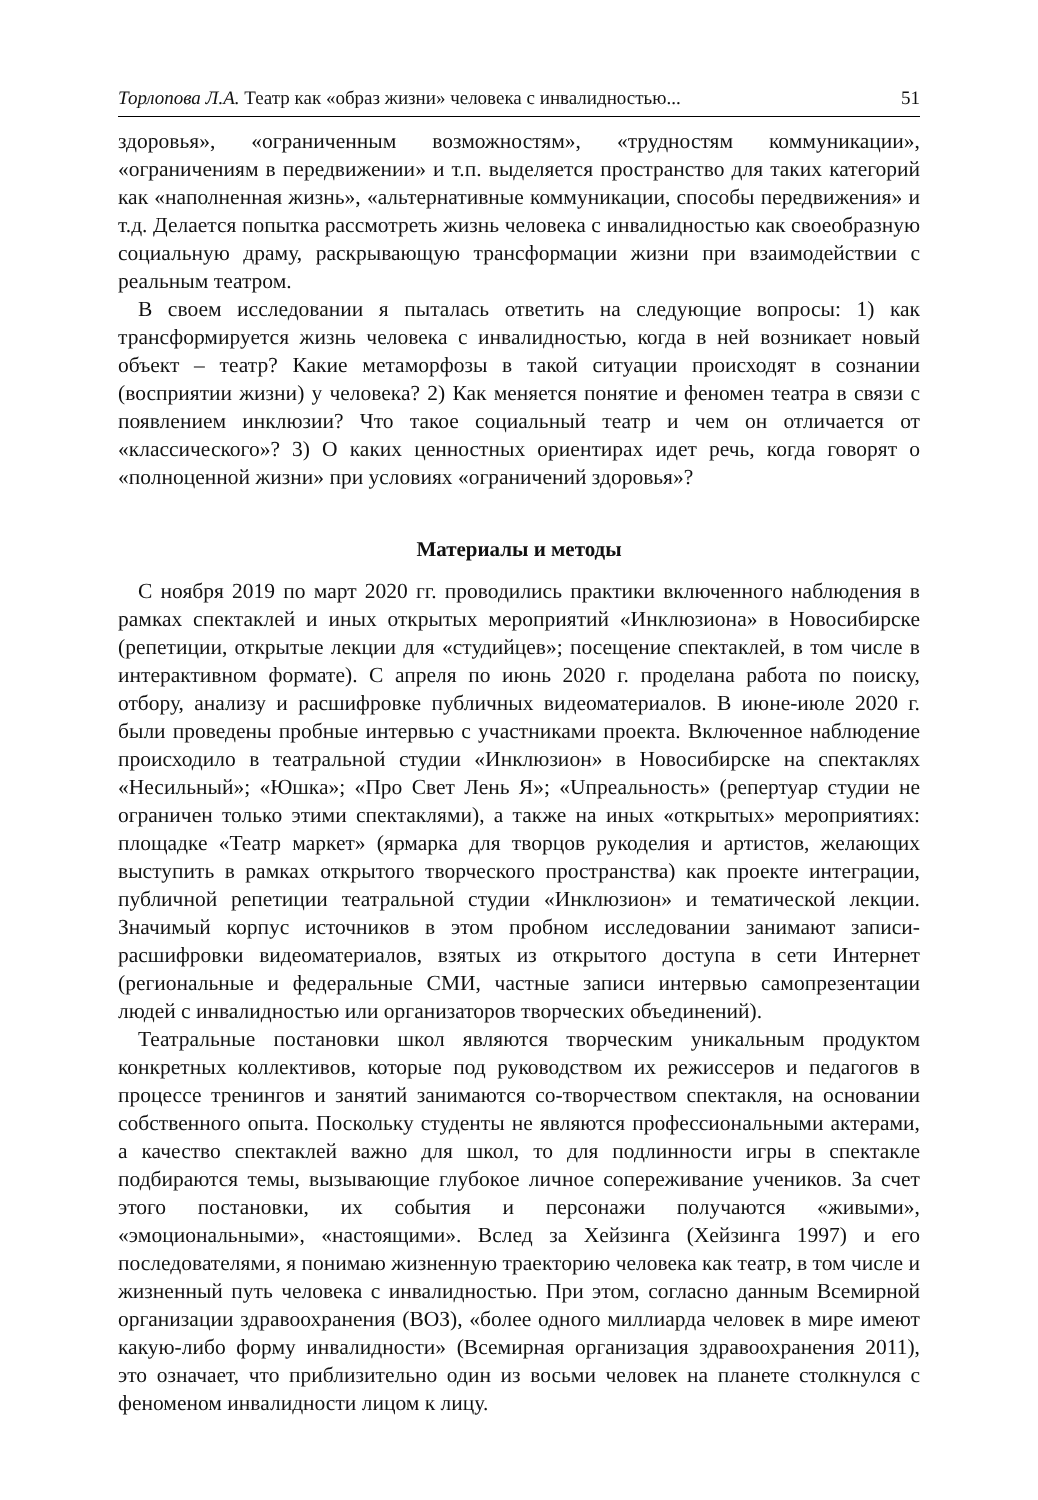Торлопова Л.А. Театр как «образ жизни» человека с инвалидностью... 51
здоровья», «ограниченным возможностям», «трудностям коммуникации», «ограничениям в передвижении» и т.п. выделяется пространство для таких категорий как «наполненная жизнь», «альтернативные коммуникации, способы передвижения» и т.д. Делается попытка рассмотреть жизнь человека с инвалидностью как своеобразную социальную драму, раскрывающую трансформации жизни при взаимодействии с реальным театром.
В своем исследовании я пыталась ответить на следующие вопросы: 1) как трансформируется жизнь человека с инвалидностью, когда в ней возникает новый объект – театр? Какие метаморфозы в такой ситуации происходят в сознании (восприятии жизни) у человека? 2) Как меняется понятие и феномен театра в связи с появлением инклюзии? Что такое социальный театр и чем он отличается от «классического»? 3) О каких ценностных ориентирах идет речь, когда говорят о «полноценной жизни» при условиях «ограничений здоровья»?
Материалы и методы
С ноября 2019 по март 2020 гг. проводились практики включенного наблюдения в рамках спектаклей и иных открытых мероприятий «Инклюзиона» в Новосибирске (репетиции, открытые лекции для «студийцев»; посещение спектаклей, в том числе в интерактивном формате). С апреля по июнь 2020 г. проделана работа по поиску, отбору, анализу и расшифровке публичных видеоматериалов. В июне-июле 2020 г. были проведены пробные интервью с участниками проекта. Включенное наблюдение происходило в театральной студии «Инклюзион» в Новосибирске на спектаклях «Несильный»; «Юшка»; «Про Свет Лень Я»; «Uпреальность» (репертуар студии не ограничен только этими спектаклями), а также на иных «открытых» мероприятиях: площадке «Театр маркет» (ярмарка для творцов рукоделия и артистов, желающих выступить в рамках открытого творческого пространства) как проекте интеграции, публичной репетиции театральной студии «Инклюзион» и тематической лекции. Значимый корпус источников в этом пробном исследовании занимают записи-расшифровки видеоматериалов, взятых из открытого доступа в сети Интернет (региональные и федеральные СМИ, частные записи интервью самопрезентации людей с инвалидностью или организаторов творческих объединений).
Театральные постановки школ являются творческим уникальным продуктом конкретных коллективов, которые под руководством их режиссеров и педагогов в процессе тренингов и занятий занимаются со-творчеством спектакля, на основании собственного опыта. Поскольку студенты не являются профессиональными актерами, а качество спектаклей важно для школ, то для подлинности игры в спектакле подбираются темы, вызывающие глубокое личное сопереживание учеников. За счет этого постановки, их события и персонажи получаются «живыми», «эмоциональными», «настоящими». Вслед за Хейзинга (Хейзинга 1997) и его последователями, я понимаю жизненную траекторию человека как театр, в том числе и жизненный путь человека с инвалидностью. При этом, согласно данным Всемирной организации здравоохранения (ВОЗ), «более одного миллиарда человек в мире имеют какую-либо форму инвалидности» (Всемирная организация здравоохранения 2011), это означает, что приблизительно один из восьми человек на планете столкнулся с феноменом инвалидности лицом к лицу.